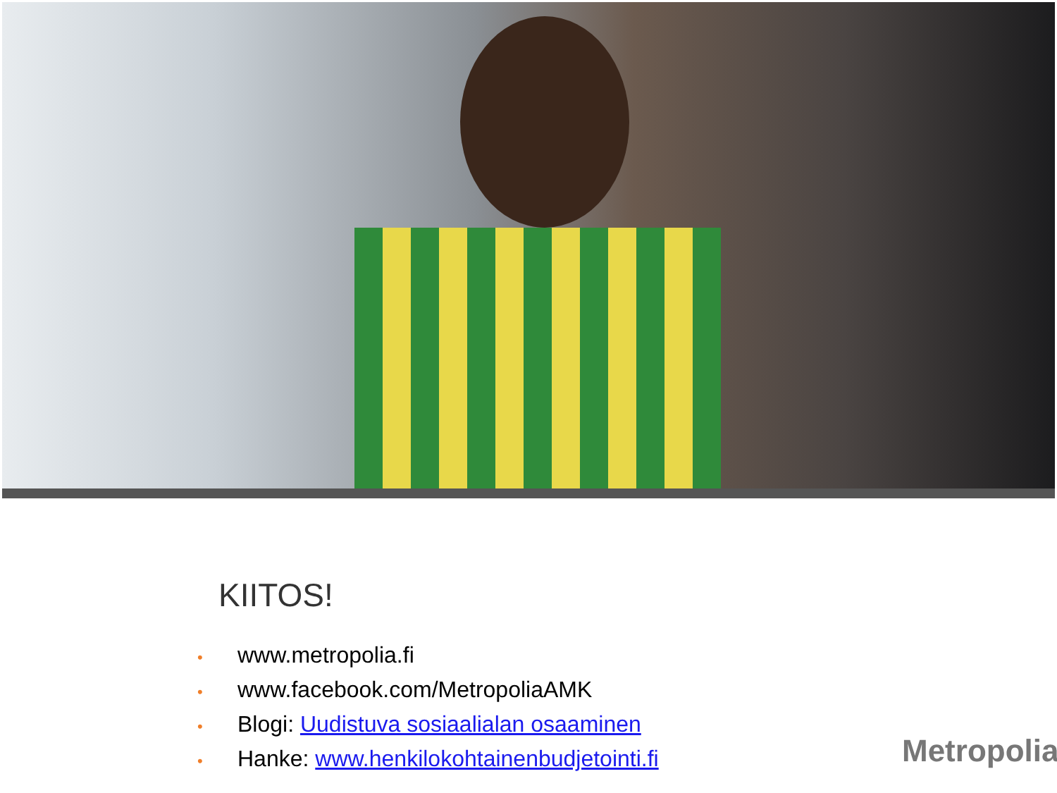KIITOS!
• www.metropolia.fi
• www.facebook.com/MetropoliaAMK
• Blogi: Uudistuva sosiaalialan osaaminen
• Hanke: www.henkilokohtainenbudjetointi.fi
Metropolia